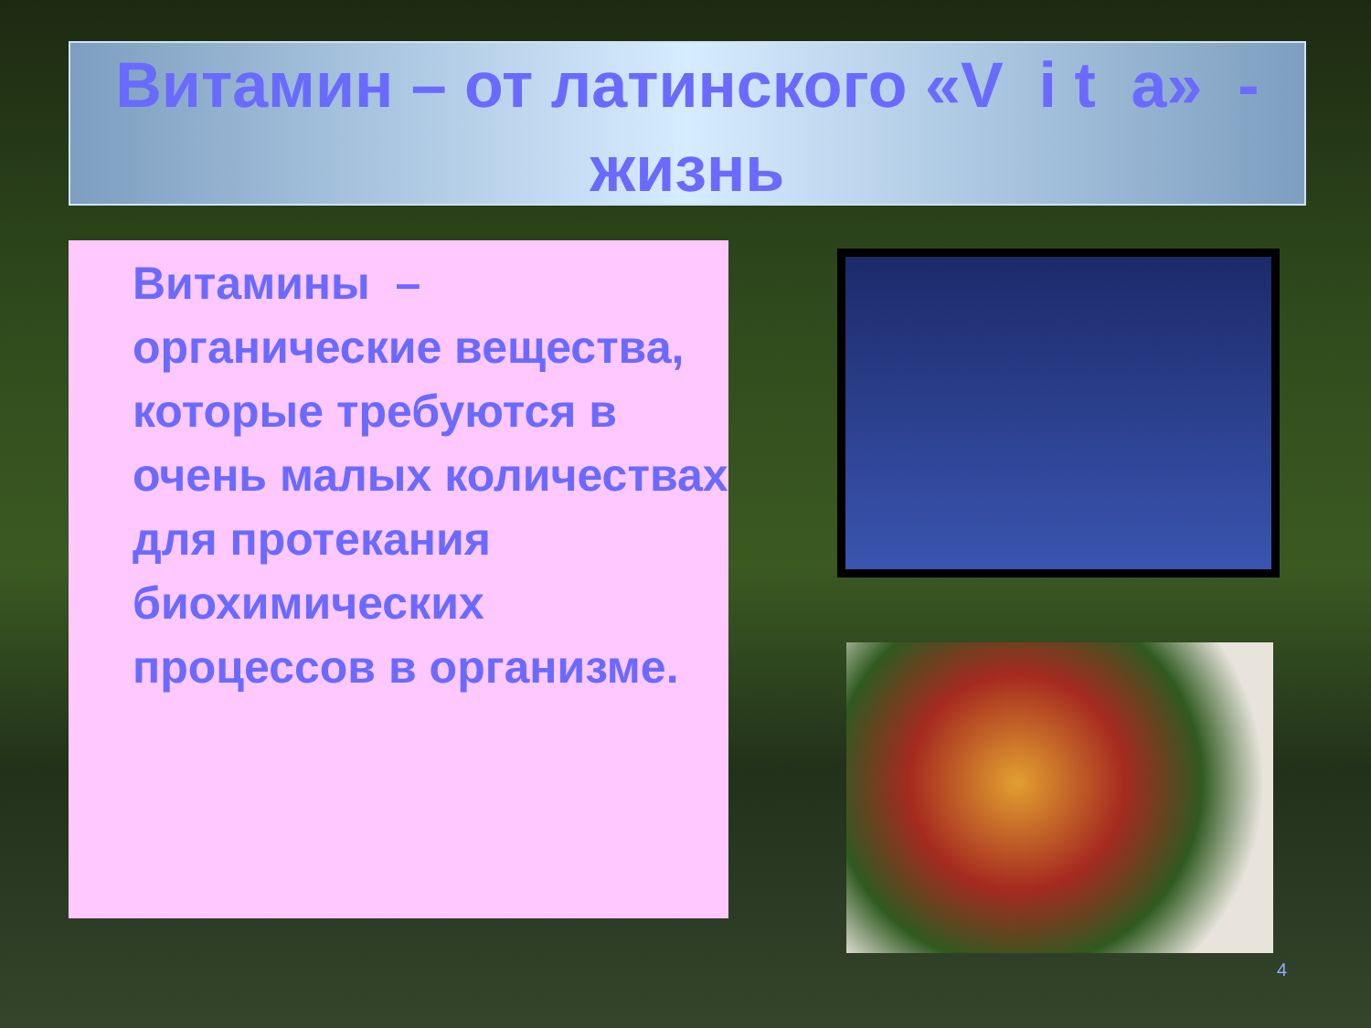Витамин – от латинского «V i t a» -
жизнь
Витамины – органические вещества, которые требуются в очень малых количествах для протекания биохимических процессов в организме.
4